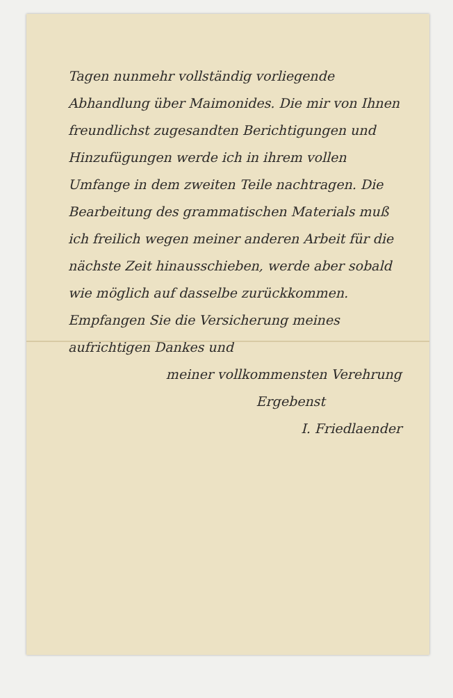Tagen nunmehr vollständig vorliegende Abhandlung über Maimonides. Die mir von Ihnen freundlichst zugesandten Berichtigungen und Hinzufügungen werde ich in ihrem vollen Umfange in dem zweiten Teile nachtragen. Die Bearbeitung des grammatischen Materials muß ich freilich wegen meiner anderen Arbeit für die nächste Zeit hinausschieben, werde aber sobald wie möglich auf dasselbe zurückkommen.
Empfangen Sie die Versicherung meines aufrichtigen Dankes und
meiner vollkommensten Verehrung
Ergebenst
I. Friedlaender